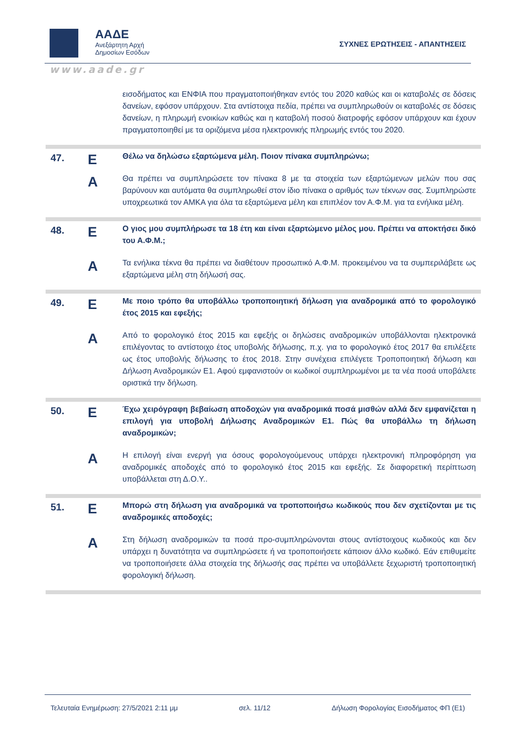ΑΑΔΕ
Ανεξάρτητη Αρχή
Δημοσίων Εσόδων
ΣΥΧΝΕΣ ΕΡΩΤΗΣΕΙΣ - ΑΠΑΝΤΗΣΕΙΣ
www.aade.gr
| | | εισοδήματος και ΕΝΦΙΑ που πραγματοποιήθηκαν εντός του 2020 καθώς και οι καταβολές σε δόσεις δανείων, εφόσον υπάρχουν. Στα αντίστοιχα πεδία, πρέπει να συμπληρωθούν οι καταβολές σε δόσεις δανείων, η πληρωμή ενοικίων καθώς και η καταβολή ποσού διατροφής εφόσον υπάρχουν και έχουν πραγματοποιηθεί με τα οριζόμενα μέσα ηλεκτρονικής πληρωμής εντός του 2020. |
| 47. | Ε | Θέλω να δηλώσω εξαρτώμενα μέλη. Ποιον πίνακα συμπληρώνω; |
| | Α | Θα πρέπει να συμπληρώσετε τον πίνακα 8 με τα στοιχεία των εξαρτώμενων μελών που σας βαρύνουν και αυτόματα θα συμπληρωθεί στον ίδιο πίνακα ο αριθμός των τέκνων σας. Συμπληρώστε υποχρεωτικά τον ΑΜΚΑ για όλα τα εξαρτώμενα μέλη και επιπλέον τον Α.Φ.Μ. για τα ενήλικα μέλη. |
| 48. | Ε | Ο γιος μου συμπλήρωσε τα 18 έτη και είναι εξαρτώμενο μέλος μου. Πρέπει να αποκτήσει δικό του Α.Φ.Μ.; |
| | Α | Τα ενήλικα τέκνα θα πρέπει να διαθέτουν προσωπικό Α.Φ.Μ. προκειμένου να τα συμπεριλάβετε ως εξαρτώμενα μέλη στη δήλωσή σας. |
| 49. | Ε | Με ποιο τρόπο θα υποβάλλω τροποποιητική δήλωση για αναδρομικά από το φορολογικό έτος 2015 και εφεξής; |
| | Α | Από το φορολογικό έτος 2015 και εφεξής οι δηλώσεις αναδρομικών υποβάλλονται ηλεκτρονικά επιλέγοντας το αντίστοιχο έτος υποβολής δήλωσης, π.χ. για το φορολογικό έτος 2017 θα επιλέξετε ως έτος υποβολής δήλωσης το έτος 2018. Στην συνέχεια επιλέγετε Τροποποιητική δήλωση και Δήλωση Αναδρομικών Ε1. Αφού εμφανιστούν οι κωδικοί συμπληρωμένοι με τα νέα ποσά υποβάλετε οριστικά την δήλωση. |
| 50. | Ε | Έχω χειρόγραφη βεβαίωση αποδοχών για αναδρομικά ποσά μισθών αλλά δεν εμφανίζεται η επιλογή για υποβολή Δήλωσης Αναδρομικών Ε1. Πώς θα υποβάλλω τη δήλωση αναδρομικών; |
| | Α | Η επιλογή είναι ενεργή για όσους φορολογούμενους υπάρχει ηλεκτρονική πληροφόρηση για αναδρομικές αποδοχές από το φορολογικό έτος 2015 και εφεξής. Σε διαφορετική περίπτωση υποβάλλεται στη Δ.Ο.Υ.. |
| 51. | Ε | Μπορώ στη δήλωση για αναδρομικά να τροποποιήσω κωδικούς που δεν σχετίζονται με τις αναδρομικές αποδοχές; |
| | Α | Στη δήλωση αναδρομικών τα ποσά προ-συμπληρώνονται στους αντίστοιχους κωδικούς και δεν υπάρχει η δυνατότητα να συμπληρώσετε ή να τροποποιήσετε κάποιον άλλο κωδικό. Εάν επιθυμείτε να τροποποιήσετε άλλα στοιχεία της δήλωσής σας πρέπει να υποβάλλετε ξεχωριστή τροποποιητική φορολογική δήλωση. |
Τελευταία Ενημέρωση: 27/5/2021 2:11 μμ σελ. 11/12 Δήλωση Φορολογίας Εισοδήματος ΦΠ (Ε1)